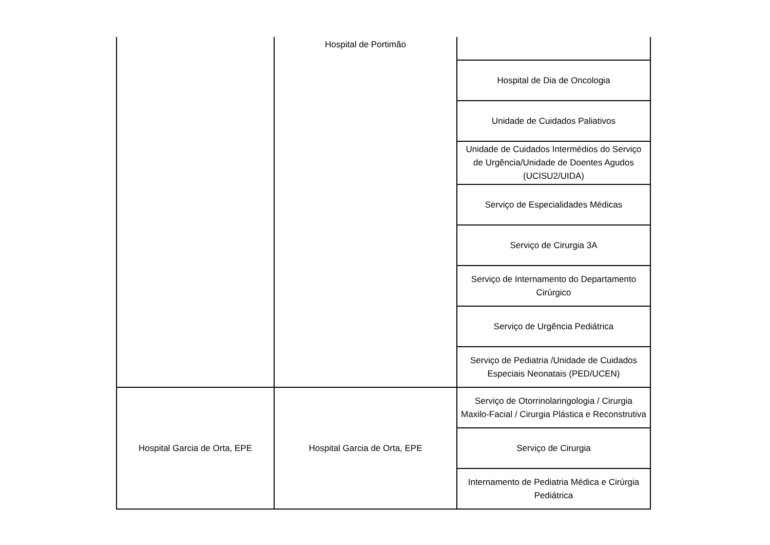| | Hospital de Portimão | |
| | | Hospital de Dia de Oncologia |
| | | Unidade de Cuidados Paliativos |
| | | Unidade de Cuidados Intermédios do Serviço de Urgência/Unidade de Doentes Agudos (UCISU2/UIDA) |
| | | Serviço de Especialidades Médicas |
| | | Serviço de Cirurgia 3A |
| | | Serviço de Internamento do Departamento Cirúrgico |
| | | Serviço de Urgência Pediátrica |
| | | Serviço de Pediatria /Unidade de Cuidados Especiais Neonatais (PED/UCEN) |
| Hospital Garcia de Orta, EPE | Hospital Garcia de Orta, EPE | Serviço de Otorrinolaringologia / Cirurgia Maxilo-Facial / Cirurgia Plástica e Reconstrutiva |
| | | Serviço de Cirurgia |
| | | Internamento de Pediatria Médica e Cirúrgia Pediátrica |